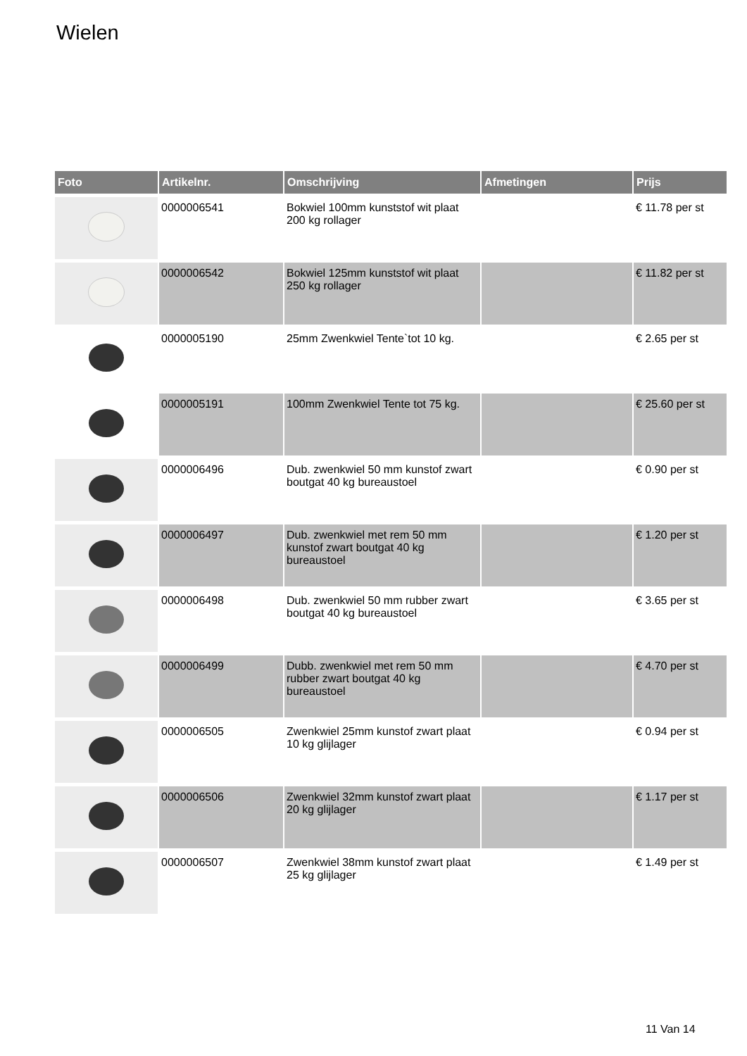Wielen
| Foto | Artikelnr. | Omschrijving | Afmetingen | Prijs |
| --- | --- | --- | --- | --- |
| | 0000006541 | Bokwiel 100mm kunststof wit plaat 200 kg rollager | | € 11.78 per st |
| | 0000006542 | Bokwiel 125mm kunststof wit plaat 250 kg rollager | | € 11.82 per st |
| | 0000005190 | 25mm Zwenkwiel Tente`tot 10 kg. | | € 2.65 per st |
| | 0000005191 | 100mm Zwenkwiel Tente tot 75 kg. | | € 25.60 per st |
| | 0000006496 | Dub. zwenkwiel 50 mm kunstof zwart boutgat 40 kg bureaustoel | | € 0.90 per st |
| | 0000006497 | Dub. zwenkwiel met rem 50 mm kunstof zwart boutgat 40 kg bureaustoel | | € 1.20 per st |
| | 0000006498 | Dub. zwenkwiel 50 mm rubber zwart boutgat 40 kg bureaustoel | | € 3.65 per st |
| | 0000006499 | Dubb. zwenkwiel met rem 50 mm rubber zwart boutgat 40 kg bureaustoel | | € 4.70 per st |
| | 0000006505 | Zwenkwiel 25mm kunstof zwart plaat 10 kg glijlager | | € 0.94 per st |
| | 0000006506 | Zwenkwiel 32mm kunstof zwart plaat 20 kg glijlager | | € 1.17 per st |
| | 0000006507 | Zwenkwiel 38mm kunstof zwart plaat 25 kg glijlager | | € 1.49 per st |
11 Van 14